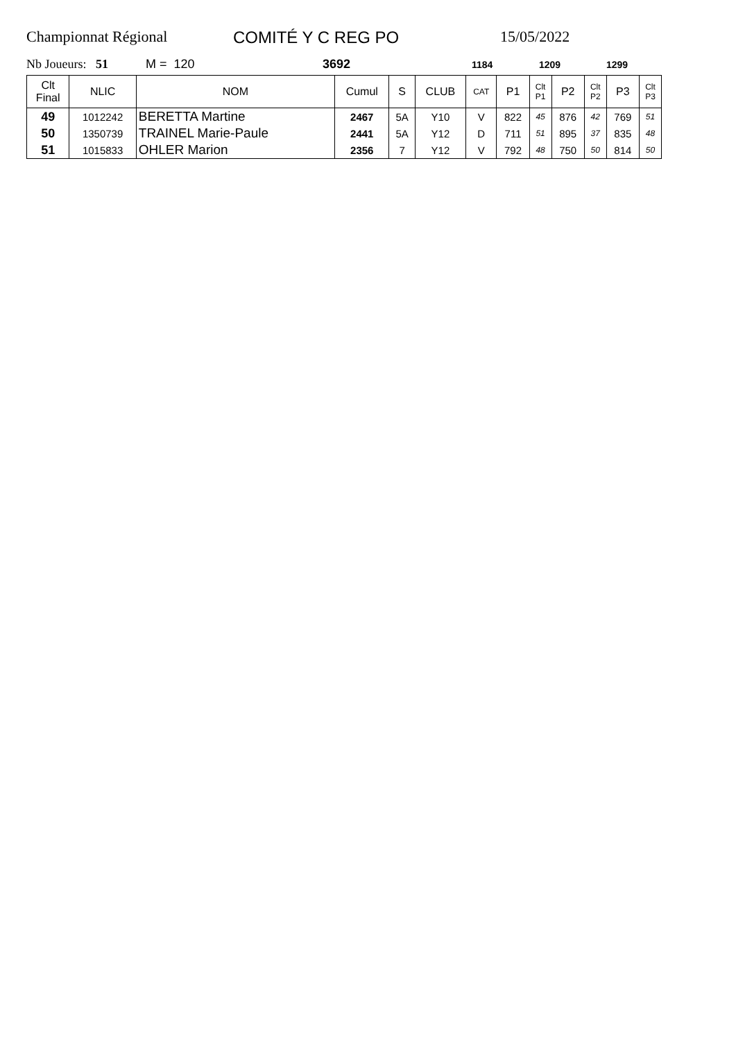Championnat Régional COMITÉ Y C REG PO 15/05/2022
Nb Joueurs: 51 M = 120 3692 1184 1209 1299
| Clt Final | NLIC | NOM | Cumul | S | CLUB | CAT | P1 | Clt P1 | P2 | Clt P2 | P3 | Clt P3 |
| --- | --- | --- | --- | --- | --- | --- | --- | --- | --- | --- | --- | --- |
| 49 | 1012242 | BERETTA Martine | 2467 | 5A | Y10 | V | 822 | 45 | 876 | 42 | 769 | 51 |
| 50 | 1350739 | TRAINEL Marie-Paule | 2441 | 5A | Y12 | D | 711 | 51 | 895 | 37 | 835 | 48 |
| 51 | 1015833 | OHLER Marion | 2356 | 7 | Y12 | V | 792 | 48 | 750 | 50 | 814 | 50 |